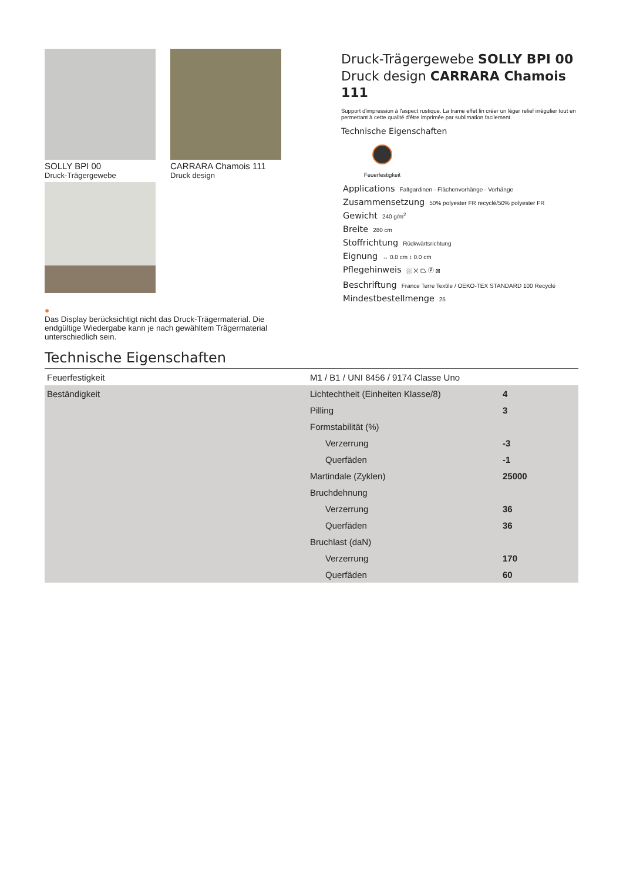SOLLY BPI 00
Druck-Trägergewebe
CARRARA Chamois 111
Druck design
●
Das Display berücksichtigt nicht das Druck-Trägermaterial. Die endgültige Wiedergabe kann je nach gewähltem Trägermaterial unterschiedlich sein.
Druck-Trägergewebe SOLLY BPI 00
Druck design CARRARA Chamois 111
Support d'impression à l'aspect rustique. La trame effet lin créer un léger relief irrégulier tout en permettant à cette qualité d'être imprimée par sublimation facilement.
Technische Eigenschaften
Feuerfestigkeit
Applications Faltgardinen - Flächenvorhänge - Vorhänge
Zusammensetzung 50% polyester FR recyclé/50% polyester FR
Gewicht 240 g/m<sup>2</sup>
Breite 280 cm
Stoffrichtung Rückwärtsrichtung
Eignung ↔ 0.0 cm ↕ 0.0 cm
Pflegehinweis ⛆ ✕ ⏢ Ⓟ ⊠
Beschriftung France Terre Textile / OEKO-TEX STANDARD 100 Recyclé
Mindestbestellmenge 25
Technische Eigenschaften
| Feuerfestigkeit | M1 / B1 / UNI 8456 / 9174 Classe Uno | |
| Beständigkeit | Lichtechtheit (Einheiten Klasse/8) | 4 |
| | Pilling | 3 |
| | Formstabilität (%) | |
| | Verzerrung | -3 |
| | Querfäden | -1 |
| | Martindale (Zyklen) | 25000 |
| | Bruchdehnung | |
| | Verzerrung | 36 |
| | Querfäden | 36 |
| | Bruchlast (daN) | |
| | Verzerrung | 170 |
| | Querfäden | 60 |